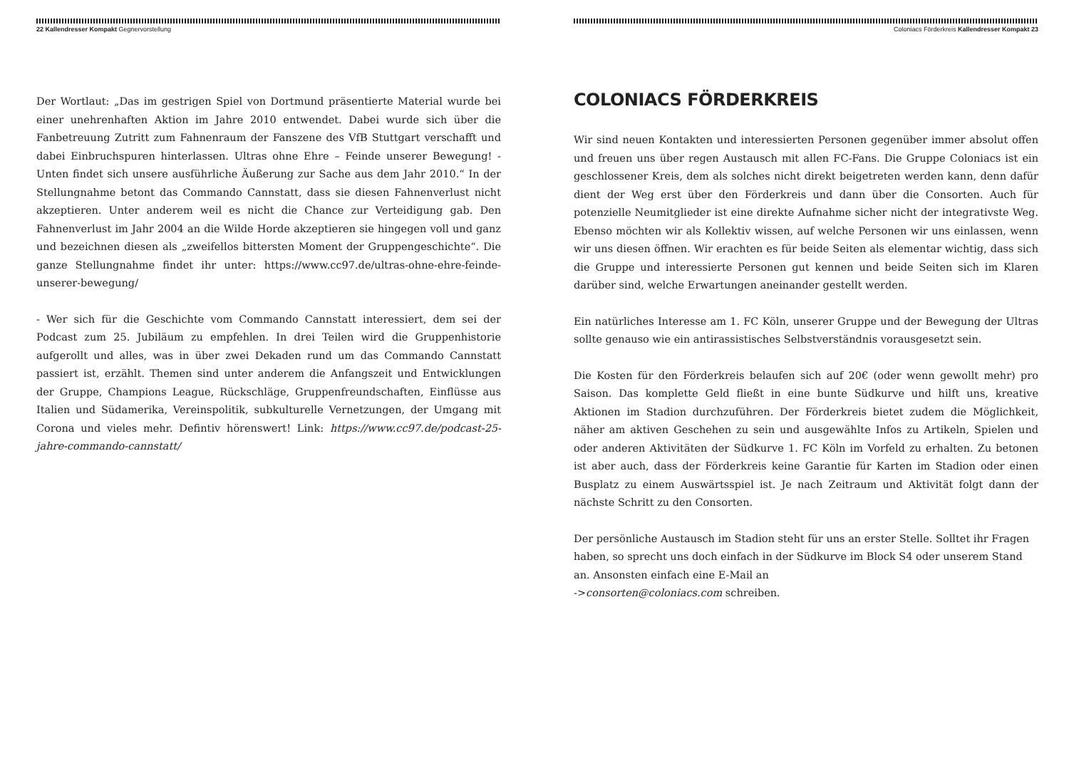22 Kallendresser Kompakt Gegnervorstellung
Der Wortlaut: „Das im gestrigen Spiel von Dortmund präsentierte Material wurde bei einer unehrenhaften Aktion im Jahre 2010 entwendet. Dabei wurde sich über die Fanbetreuung Zutritt zum Fahnenraum der Fanszene des VfB Stuttgart verschafft und dabei Einbruchspuren hinterlassen. Ultras ohne Ehre – Feinde unserer Bewegung! - Unten findet sich unsere ausführliche Äußerung zur Sache aus dem Jahr 2010.“ In der Stellungnahme betont das Commando Cannstatt, dass sie diesen Fahnenverlust nicht akzeptieren. Unter anderem weil es nicht die Chance zur Verteidigung gab. Den Fahnenverlust im Jahr 2004 an die Wilde Horde akzeptieren sie hingegen voll und ganz und bezeichnen diesen als „zweifellos bittersten Moment der Gruppengeschichte“. Die ganze Stellungnahme findet ihr unter: https://www.cc97.de/ultras-ohne-ehre-feinde-unserer-bewegung/
- Wer sich für die Geschichte vom Commando Cannstatt interessiert, dem sei der Podcast zum 25. Jubiläum zu empfehlen. In drei Teilen wird die Gruppenhistorie aufgerollt und alles, was in über zwei Dekaden rund um das Commando Cannstatt passiert ist, erzählt. Themen sind unter anderem die Anfangszeit und Entwicklungen der Gruppe, Champions League, Rückschläge, Gruppenfreundschaften, Einflüsse aus Italien und Südamerika, Vereinspolitik, subkulturelle Vernetzungen, der Umgang mit Corona und vieles mehr. Defintiv hörenswert! Link: https://www.cc97.de/podcast-25-jahre-commando-cannstatt/
Coloniacs Förderkreis Kallendresser Kompakt 23
COLONIACS FÖRDERKREIS
Wir sind neuen Kontakten und interessierten Personen gegenüber immer absolut offen und freuen uns über regen Austausch mit allen FC-Fans. Die Gruppe Coloniacs ist ein geschlossener Kreis, dem als solches nicht direkt beigetreten werden kann, denn dafür dient der Weg erst über den Förderkreis und dann über die Consorten. Auch für potenzielle Neumitglieder ist eine direkte Aufnahme sicher nicht der integrativste Weg. Ebenso möchten wir als Kollektiv wissen, auf welche Personen wir uns einlassen, wenn wir uns diesen öffnen. Wir erachten es für beide Seiten als elementar wichtig, dass sich die Gruppe und interessierte Personen gut kennen und beide Seiten sich im Klaren darüber sind, welche Erwartungen aneinander gestellt werden.
Ein natürliches Interesse am 1. FC Köln, unserer Gruppe und der Bewegung der Ultras sollte genauso wie ein antirassistisches Selbstverständnis vorausgesetzt sein.
Die Kosten für den Förderkreis belaufen sich auf 20€ (oder wenn gewollt mehr) pro Saison. Das komplette Geld fließt in eine bunte Südkurve und hilft uns, kreative Aktionen im Stadion durchzuführen. Der Förderkreis bietet zudem die Möglichkeit, näher am aktiven Geschehen zu sein und ausgewählte Infos zu Artikeln, Spielen und oder anderen Aktivitäten der Südkurve 1. FC Köln im Vorfeld zu erhalten. Zu betonen ist aber auch, dass der Förderkreis keine Garantie für Karten im Stadion oder einen Busplatz zu einem Auswärtsspiel ist. Je nach Zeitraum und Aktivität folgt dann der nächste Schritt zu den Consorten.
Der persönliche Austausch im Stadion steht für uns an erster Stelle. Solltet ihr Fragen haben, so sprecht uns doch einfach in der Südkurve im Block S4 oder unserem Stand an. Ansonsten einfach eine E-Mail an
->consorten@coloniacs.com schreiben.